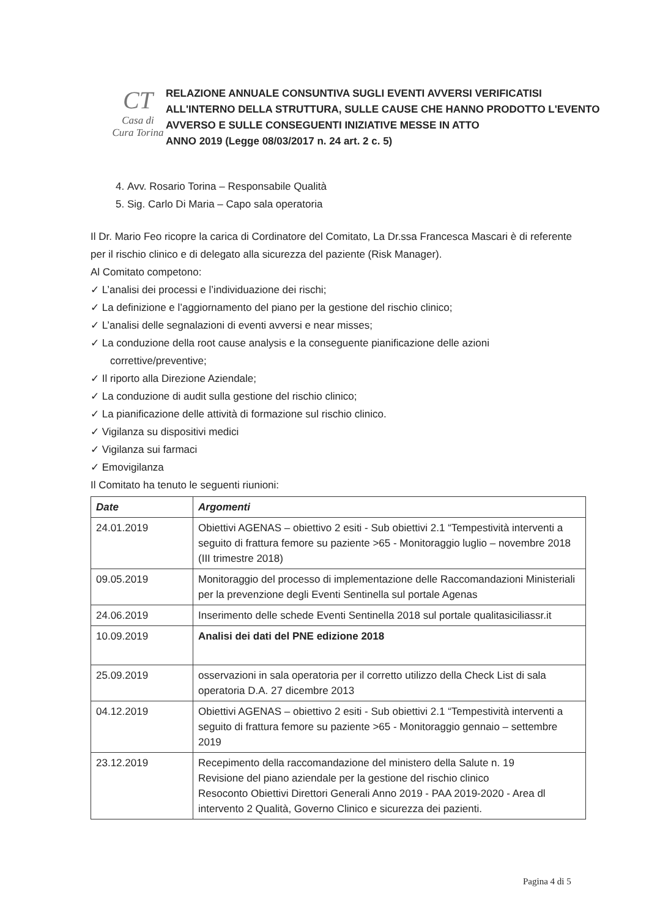CT
Casa di Cura Torina
RELAZIONE ANNUALE CONSUNTIVA SUGLI EVENTI AVVERSI VERIFICATISI ALL'INTERNO DELLA STRUTTURA, SULLE CAUSE CHE HANNO PRODOTTO L'EVENTO AVVERSO E SULLE CONSEGUENTI INIZIATIVE MESSE IN ATTO
ANNO 2019 (Legge 08/03/2017 n. 24 art. 2 c. 5)
4. Avv. Rosario Torina – Responsabile Qualità
5. Sig. Carlo Di Maria – Capo sala operatoria
Il Dr. Mario Feo ricopre la carica di Cordinatore del Comitato, La Dr.ssa Francesca Mascari è di referente per il rischio clinico e di delegato alla sicurezza del paziente (Risk Manager).
Al Comitato competono:
✓ L’analisi dei processi e l’individuazione dei rischi;
✓ La definizione e l’aggiornamento del piano per la gestione del rischio clinico;
✓ L’analisi delle segnalazioni di eventi avversi e near misses;
✓ La conduzione della root cause analysis e la conseguente pianificazione delle azioni correttive/preventive;
✓ Il riporto alla Direzione Aziendale;
✓ La conduzione di audit sulla gestione del rischio clinico;
✓ La pianificazione delle attività di formazione sul rischio clinico.
✓ Vigilanza su dispositivi medici
✓ Vigilanza sui farmaci
✓ Emovigilanza
Il Comitato ha tenuto le seguenti riunioni:
| Date | Argomenti |
| --- | --- |
| 24.01.2019 | Obiettivi AGENAS – obiettivo 2 esiti - Sub obiettivi 2.1 “Tempestività interventi a seguito di frattura femore su paziente >65 - Monitoraggio luglio – novembre 2018 (III trimestre 2018) |
| 09.05.2019 | Monitoraggio del processo di implementazione delle Raccomandazioni Ministeriali per la prevenzione degli Eventi Sentinella sul portale Agenas |
| 24.06.2019 | Inserimento delle schede Eventi Sentinella 2018 sul portale qualitasiciliassr.it |
| 10.09.2019 | Analisi dei dati del PNE edizione 2018 |
| 25.09.2019 | osservazioni in sala operatoria per il corretto utilizzo della Check List di sala operatoria D.A. 27 dicembre 2013 |
| 04.12.2019 | Obiettivi AGENAS – obiettivo 2 esiti - Sub obiettivi 2.1 “Tempestività interventi a seguito di frattura femore su paziente >65 - Monitoraggio gennaio – settembre 2019 |
| 23.12.2019 | Recepimento della raccomandazione del ministero della Salute n. 19 Revisione del piano aziendale per la gestione del rischio clinico Resoconto Obiettivi Direttori Generali Anno 2019 - PAA 2019-2020 - Area dl intervento 2 Qualità, Governo Clinico e sicurezza dei pazienti. |
Pagina 4 di 5